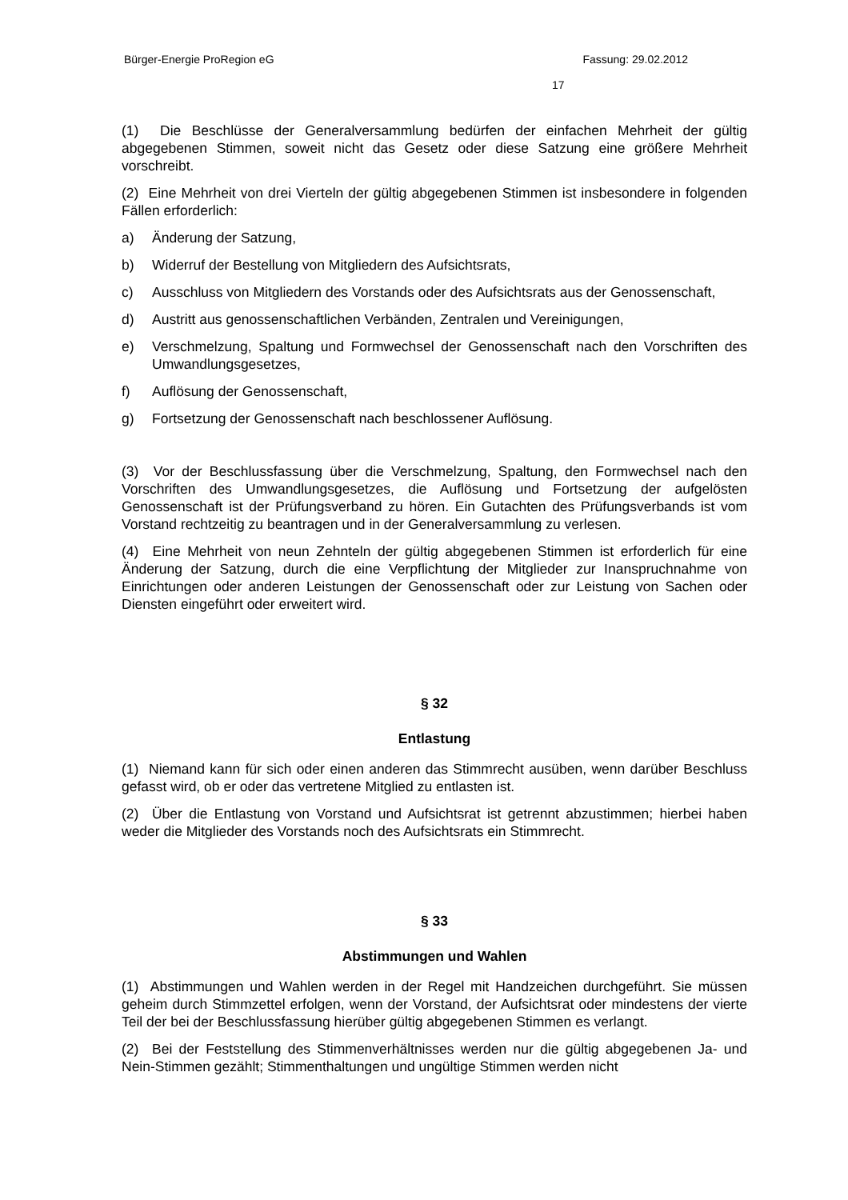Bürger-Energie ProRegion eG Fassung: 29.02.2012
17
(1) Die Beschlüsse der Generalversammlung bedürfen der einfachen Mehrheit der gültig abgegebenen Stimmen, soweit nicht das Gesetz oder diese Satzung eine größere Mehrheit vorschreibt.
(2) Eine Mehrheit von drei Vierteln der gültig abgegebenen Stimmen ist insbesondere in folgenden Fällen erforderlich:
a) Änderung der Satzung,
b) Widerruf der Bestellung von Mitgliedern des Aufsichtsrats,
c) Ausschluss von Mitgliedern des Vorstands oder des Aufsichtsrats aus der Genossenschaft,
d) Austritt aus genossenschaftlichen Verbänden, Zentralen und Vereinigungen,
e) Verschmelzung, Spaltung und Formwechsel der Genossenschaft nach den Vorschriften des Umwandlungsgesetzes,
f) Auflösung der Genossenschaft,
g) Fortsetzung der Genossenschaft nach beschlossener Auflösung.
(3) Vor der Beschlussfassung über die Verschmelzung, Spaltung, den Formwechsel nach den Vorschriften des Umwandlungsgesetzes, die Auflösung und Fortsetzung der aufgelösten Genossenschaft ist der Prüfungsverband zu hören. Ein Gutachten des Prüfungsverbands ist vom Vorstand rechtzeitig zu beantragen und in der Generalversammlung zu verlesen.
(4) Eine Mehrheit von neun Zehnteln der gültig abgegebenen Stimmen ist erforderlich für eine Änderung der Satzung, durch die eine Verpflichtung der Mitglieder zur Inanspruchnahme von Einrichtungen oder anderen Leistungen der Genossenschaft oder zur Leistung von Sachen oder Diensten eingeführt oder erweitert wird.
§ 32
Entlastung
(1) Niemand kann für sich oder einen anderen das Stimmrecht ausüben, wenn darüber Beschluss gefasst wird, ob er oder das vertretene Mitglied zu entlasten ist.
(2) Über die Entlastung von Vorstand und Aufsichtsrat ist getrennt abzustimmen; hierbei haben weder die Mitglieder des Vorstands noch des Aufsichtsrats ein Stimmrecht.
§ 33
Abstimmungen und Wahlen
(1) Abstimmungen und Wahlen werden in der Regel mit Handzeichen durchgeführt. Sie müssen geheim durch Stimmzettel erfolgen, wenn der Vorstand, der Aufsichtsrat oder mindestens der vierte Teil der bei der Beschlussfassung hierüber gültig abgegebenen Stimmen es verlangt.
(2) Bei der Feststellung des Stimmenverhältnisses werden nur die gültig abgegebenen Ja- und Nein-Stimmen gezählt; Stimmenthaltungen und ungültige Stimmen werden nicht